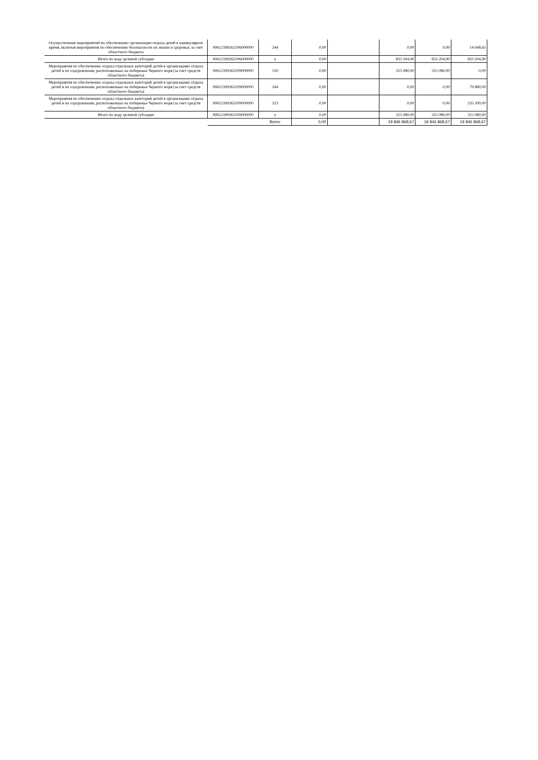| Осуществление мероприятий по обеспечению организации отдыха детей в каникулярное время, включая мероприятия по обеспечению безопасности их жизни и здоровья, за счет областного бюджета | 90612399262106000000 | 244 | 0,00 | | 0,00 | 0,00 | 14 648,65 |
| Итого по коду целевой субсидии | 90612399262106000000 | х | 0,00 | | 833 204,90 | 833 204,90 | 833 204,90 |
| Мероприятия по обеспечению отдыха отдельных категорий детей в организациях отдыха детей и их оздоровления, расположенных на побережье Черного моря (за счет средств областного бюджета) | 90612399363109000000 | 150 | 0,00 | | 315 080,00 | 315 080,00 | 0,00 |
| Мероприятия по обеспечению отдыха отдельных категорий детей в организациях отдыха детей и их оздоровления, расположенных на побережье Черного моря (за счет средств областного бюджета) | 90612399363109000000 | 244 | 0,00 | | 0,00 | 0,00 | 79 880,00 |
| Мероприятия по обеспечению отдыха отдельных категорий детей в организациях отдыха детей и их оздоровления, расположенных на побережье Черного моря (за счет средств областного бюджета) | 90612399363109000000 | 323 | 0,00 | | 0,00 | 0,00 | 235 200,00 |
| Итого по коду целевой субсидии | 90612399363109000000 | х | 0,00 | | 315 080,00 | 315 080,00 | 315 080,00 |
| | | Всего | 0,00 | | 19 846 868,67 | 19 846 868,67 | 19 846 868,67 |